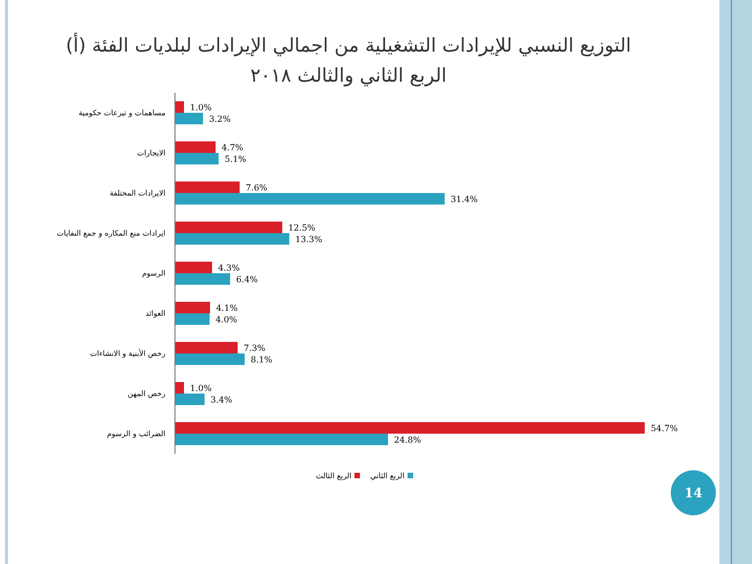التوزيع النسبي للإيرادات التشغيلية من اجمالي الإيرادات لبلديات الفئة (أ)
الربع الثاني والثالث ٢٠١٨
مساهمات و تبرعات حكومية
1.0%
3.2%
الايجارات
4.7%
5.1%
الايرادات المختلفة
7.6%
31.4%
ايرادات منع المكاره و جمع النفايات
12.5%
13.3%
الرسوم
4.3%
6.4%
العوائد
4.1%
4.0%
رخص الأبنية و الانشاءات
7.3%
8.1%
رخص المهن
1.0%
3.4%
الضرائب و الرسوم
54.7%
24.8%
الربع الثاني الربع الثالث 14